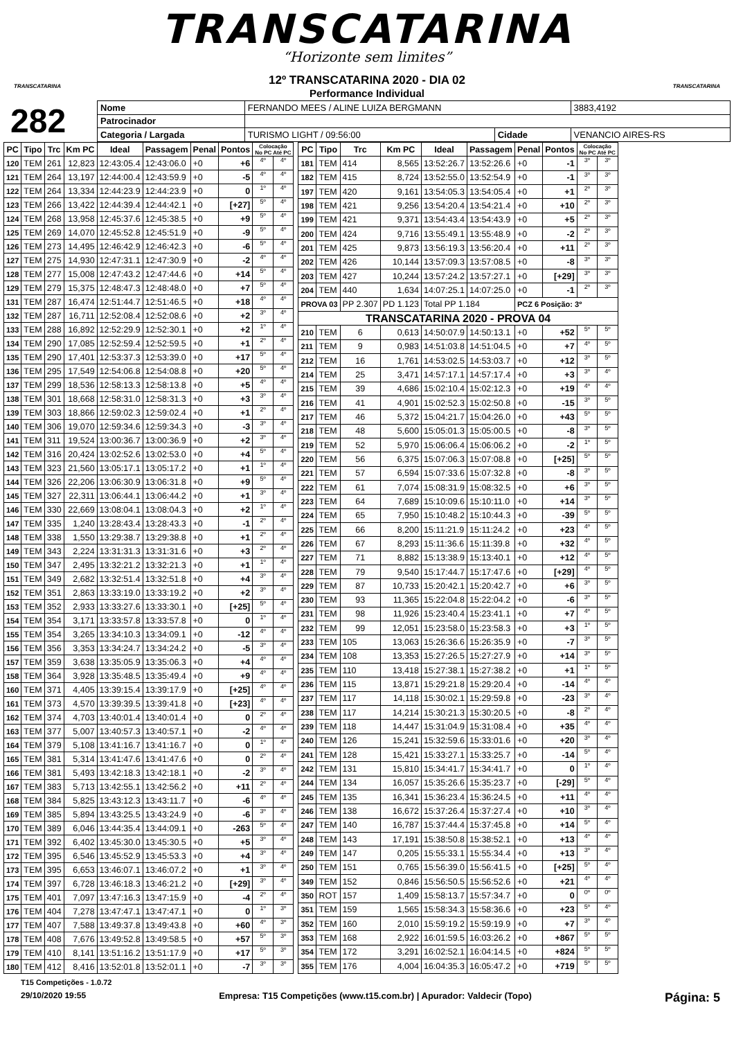TRANSCATARINA
“Horizonte sem limites”
TRANSCATARINA TRANSCATARINA
12º TRANSCATARINA 2020 - DIA 02
Performance Individual
282
| Nome | FERNANDO MEES / ALINE LUIZA BERGMANN | | | | 3883,4192 |
| Patrocinador | | | | | |
| Categoria / Largada | | TURISMO LIGHT / 09:56:00 | Cidade | VENANCIO AIRES-RS | |
| PC | Tipo | Trc | Km PC | Ideal | Passagem | Penal | Pontos | Colocação No PC Até PC | |
| --- | --- | --- | --- | --- | --- | --- | --- | --- | --- |
| 120 | TEM | 261 | 12,823 | 12:43:05.4 | 12:43:06.0 | +0 | +6 | 4º | 4º |
| 121 | TEM | 264 | 13,197 | 12:44:00.4 | 12:43:59.9 | +0 | -5 | 4º | 4º |
| 122 | TEM | 264 | 13,334 | 12:44:23.9 | 12:44:23.9 | +0 | 0 | 1º | 4º |
| 123 | TEM | 266 | 13,422 | 12:44:39.4 | 12:44:42.1 | +0 | [+27] | 5º | 4º |
| 124 | TEM | 268 | 13,958 | 12:45:37.6 | 12:45:38.5 | +0 | +9 | 5º | 4º |
| 125 | TEM | 269 | 14,070 | 12:45:52.8 | 12:45:51.9 | +0 | -9 | 5º | 4º |
| 126 | TEM | 273 | 14,495 | 12:46:42.9 | 12:46:42.3 | +0 | -6 | 5º | 4º |
| 127 | TEM | 275 | 14,930 | 12:47:31.1 | 12:47:30.9 | +0 | -2 | 4º | 4º |
| 128 | TEM | 277 | 15,008 | 12:47:43.2 | 12:47:44.6 | +0 | +14 | 5º | 4º |
| 129 | TEM | 279 | 15,375 | 12:48:47.3 | 12:48:48.0 | +0 | +7 | 5º | 4º |
| 131 | TEM | 287 | 16,474 | 12:51:44.7 | 12:51:46.5 | +0 | +18 | 4º | 4º |
| 132 | TEM | 287 | 16,711 | 12:52:08.4 | 12:52:08.6 | +0 | +2 | 3º | 4º |
| 133 | TEM | 288 | 16,892 | 12:52:29.9 | 12:52:30.1 | +0 | +2 | 1º | 4º |
| 134 | TEM | 290 | 17,085 | 12:52:59.4 | 12:52:59.5 | +0 | +1 | 2º | 4º |
| 135 | TEM | 290 | 17,401 | 12:53:37.3 | 12:53:39.0 | +0 | +17 | 5º | 4º |
| 136 | TEM | 295 | 17,549 | 12:54:06.8 | 12:54:08.8 | +0 | +20 | 5º | 4º |
| 137 | TEM | 299 | 18,536 | 12:58:13.3 | 12:58:13.8 | +0 | +5 | 4º | 4º |
| 138 | TEM | 301 | 18,668 | 12:58:31.0 | 12:58:31.3 | +0 | +3 | 3º | 4º |
| 139 | TEM | 303 | 18,866 | 12:59:02.3 | 12:59:02.4 | +0 | +1 | 2º | 4º |
| 140 | TEM | 306 | 19,070 | 12:59:34.6 | 12:59:34.3 | +0 | -3 | 3º | 4º |
| 141 | TEM | 311 | 19,524 | 13:00:36.7 | 13:00:36.9 | +0 | +2 | 3º | 4º |
| 142 | TEM | 316 | 20,424 | 13:02:52.6 | 13:02:53.0 | +0 | +4 | 5º | 4º |
| 143 | TEM | 323 | 21,560 | 13:05:17.1 | 13:05:17.2 | +0 | +1 | 1º | 4º |
| 144 | TEM | 326 | 22,206 | 13:06:30.9 | 13:06:31.8 | +0 | +9 | 5º | 4º |
| 145 | TEM | 327 | 22,311 | 13:06:44.1 | 13:06:44.2 | +0 | +1 | 3º | 4º |
| 146 | TEM | 330 | 22,669 | 13:08:04.1 | 13:08:04.3 | +0 | +2 | 1º | 4º |
| 147 | TEM | 335 | 1,240 | 13:28:43.4 | 13:28:43.3 | +0 | -1 | 2º | 4º |
| 148 | TEM | 338 | 1,550 | 13:29:38.7 | 13:29:38.8 | +0 | +1 | 2º | 4º |
| 149 | TEM | 343 | 2,224 | 13:31:31.3 | 13:31:31.6 | +0 | +3 | 2º | 4º |
| 150 | TEM | 347 | 2,495 | 13:32:21.2 | 13:32:21.3 | +0 | +1 | 1º | 4º |
| 151 | TEM | 349 | 2,682 | 13:32:51.4 | 13:32:51.8 | +0 | +4 | 3º | 4º |
| 152 | TEM | 351 | 2,863 | 13:33:19.0 | 13:33:19.2 | +0 | +2 | 3º | 4º |
| 153 | TEM | 352 | 2,933 | 13:33:27.6 | 13:33:30.1 | +0 | [+25] | 5º | 4º |
| 154 | TEM | 354 | 3,171 | 13:33:57.8 | 13:33:57.8 | +0 | 0 | 1º | 4º |
| 155 | TEM | 354 | 3,265 | 13:34:10.3 | 13:34:09.1 | +0 | -12 | 4º | 4º |
| 156 | TEM | 356 | 3,353 | 13:34:24.7 | 13:34:24.2 | +0 | -5 | 3º | 4º |
| 157 | TEM | 359 | 3,638 | 13:35:05.9 | 13:35:06.3 | +0 | +4 | 4º | 4º |
| 158 | TEM | 364 | 3,928 | 13:35:48.5 | 13:35:49.4 | +0 | +9 | 4º | 4º |
| 160 | TEM | 371 | 4,405 | 13:39:15.4 | 13:39:17.9 | +0 | [+25] | 4º | 4º |
| 161 | TEM | 373 | 4,570 | 13:39:39.5 | 13:39:41.8 | +0 | [+23] | 4º | 4º |
| 162 | TEM | 374 | 4,703 | 13:40:01.4 | 13:40:01.4 | +0 | 0 | 2º | 4º |
| 163 | TEM | 377 | 5,007 | 13:40:57.3 | 13:40:57.1 | +0 | -2 | 4º | 4º |
| 164 | TEM | 379 | 5,108 | 13:41:16.7 | 13:41:16.7 | +0 | 0 | 1º | 4º |
| 165 | TEM | 381 | 5,314 | 13:41:47.6 | 13:41:47.6 | +0 | 0 | 2º | 4º |
| 166 | TEM | 381 | 5,493 | 13:42:18.3 | 13:42:18.1 | +0 | -2 | 3º | 4º |
| 167 | TEM | 383 | 5,713 | 13:42:55.1 | 13:42:56.2 | +0 | +11 | 2º | 4º |
| 168 | TEM | 384 | 5,825 | 13:43:12.3 | 13:43:11.7 | +0 | -6 | 4º | 4º |
| 169 | TEM | 385 | 5,894 | 13:43:25.5 | 13:43:24.9 | +0 | -6 | 3º | 4º |
| 170 | TEM | 389 | 6,046 | 13:44:35.4 | 13:44:09.1 | +0 | -263 | 5º | 4º |
| 171 | TEM | 392 | 6,402 | 13:45:30.0 | 13:45:30.5 | +0 | +5 | 3º | 4º |
| 172 | TEM | 395 | 6,546 | 13:45:52.9 | 13:45:53.3 | +0 | +4 | 3º | 4º |
| 173 | TEM | 395 | 6,653 | 13:46:07.1 | 13:46:07.2 | +0 | +1 | 3º | 4º |
| 174 | TEM | 397 | 6,728 | 13:46:18.3 | 13:46:21.2 | +0 | [+29] | 3º | 4º |
| 175 | TEM | 401 | 7,097 | 13:47:16.3 | 13:47:15.9 | +0 | -4 | 2º | 4º |
| 176 | TEM | 404 | 7,278 | 13:47:47.1 | 13:47:47.1 | +0 | 0 | 1º | 3º |
| 177 | TEM | 407 | 7,588 | 13:49:37.8 | 13:49:43.8 | +0 | +60 | 4º | 3º |
| 178 | TEM | 408 | 7,676 | 13:49:52.8 | 13:49:58.5 | +0 | +57 | 5º | 3º |
| 179 | TEM | 410 | 8,141 | 13:51:16.2 | 13:51:17.9 | +0 | +17 | 5º | 3º |
| 180 | TEM | 412 | 8,416 | 13:52:01.8 | 13:52:01.1 | +0 | -7 | 3º | 3º |
| PC | Tipo | Trc | Km PC | Ideal | Passagem | Penal | Pontos | Colocação No PC Até PC | |
| --- | --- | --- | --- | --- | --- | --- | --- | --- | --- |
| 181 | TEM | 414 | 8,565 | 13:52:26.7 | 13:52:26.6 | +0 | -1 | 3º | 3º |
| 182 | TEM | 415 | 8,724 | 13:52:55.0 | 13:52:54.9 | +0 | -1 | 3º | 3º |
| 197 | TEM | 420 | 9,161 | 13:54:05.3 | 13:54:05.4 | +0 | +1 | 2º | 3º |
| 198 | TEM | 421 | 9,256 | 13:54:20.4 | 13:54:21.4 | +0 | +10 | 2º | 3º |
| 199 | TEM | 421 | 9,371 | 13:54:43.4 | 13:54:43.9 | +0 | +5 | 2º | 3º |
| 200 | TEM | 424 | 9,716 | 13:55:49.1 | 13:55:48.9 | +0 | -2 | 2º | 3º |
| 201 | TEM | 425 | 9,873 | 13:56:19.3 | 13:56:20.4 | +0 | +11 | 2º | 3º |
| 202 | TEM | 426 | 10,144 | 13:57:09.3 | 13:57:08.5 | +0 | -8 | 3º | 3º |
| 203 | TEM | 427 | 10,244 | 13:57:24.2 | 13:57:27.1 | +0 | [+29] | 3º | 3º |
| 204 | TEM | 440 | 1,634 | 14:07:25.1 | 14:07:25.0 | +0 | -1 | 2º | 3º |
| PROVA 03 | | PP 2.307 | PD 1.123 | Total PP 1.184 | | PCZ 6 Posição: 3º | | | |
| TRANSCATARINA 2020 - PROVA 04 | | | | | | | | | |
| 210 | TEM | 6 | 0,613 | 14:50:07.9 | 14:50:13.1 | +0 | +52 | 5º | 5º |
| 211 | TEM | 9 | 0,983 | 14:51:03.8 | 14:51:04.5 | +0 | +7 | 4º | 5º |
| 212 | TEM | 16 | 1,761 | 14:53:02.5 | 14:53:03.7 | +0 | +12 | 3º | 5º |
| 214 | TEM | 25 | 3,471 | 14:57:17.1 | 14:57:17.4 | +0 | +3 | 3º | 4º |
| 215 | TEM | 39 | 4,686 | 15:02:10.4 | 15:02:12.3 | +0 | +19 | 4º | 4º |
| 216 | TEM | 41 | 4,901 | 15:02:52.3 | 15:02:50.8 | +0 | -15 | 3º | 5º |
| 217 | TEM | 46 | 5,372 | 15:04:21.7 | 15:04:26.0 | +0 | +43 | 5º | 5º |
| 218 | TEM | 48 | 5,600 | 15:05:01.3 | 15:05:00.5 | +0 | -8 | 3º | 5º |
| 219 | TEM | 52 | 5,970 | 15:06:06.4 | 15:06:06.2 | +0 | -2 | 1º | 5º |
| 220 | TEM | 56 | 6,375 | 15:07:06.3 | 15:07:08.8 | +0 | [+25] | 5º | 5º |
| 221 | TEM | 57 | 6,594 | 15:07:33.6 | 15:07:32.8 | +0 | -8 | 3º | 5º |
| 222 | TEM | 61 | 7,074 | 15:08:31.9 | 15:08:32.5 | +0 | +6 | 3º | 5º |
| 223 | TEM | 64 | 7,689 | 15:10:09.6 | 15:10:11.0 | +0 | +14 | 3º | 5º |
| 224 | TEM | 65 | 7,950 | 15:10:48.2 | 15:10:44.3 | +0 | -39 | 5º | 5º |
| 225 | TEM | 66 | 8,200 | 15:11:21.9 | 15:11:24.2 | +0 | +23 | 4º | 5º |
| 226 | TEM | 67 | 8,293 | 15:11:36.6 | 15:11:39.8 | +0 | +32 | 4º | 5º |
| 227 | TEM | 71 | 8,882 | 15:13:38.9 | 15:13:40.1 | +0 | +12 | 4º | 5º |
| 228 | TEM | 79 | 9,540 | 15:17:44.7 | 15:17:47.6 | +0 | [+29] | 4º | 5º |
| 229 | TEM | 87 | 10,733 | 15:20:42.1 | 15:20:42.7 | +0 | +6 | 3º | 5º |
| 230 | TEM | 93 | 11,365 | 15:22:04.8 | 15:22:04.2 | +0 | -6 | 3º | 5º |
| 231 | TEM | 98 | 11,926 | 15:23:40.4 | 15:23:41.1 | +0 | +7 | 4º | 5º |
| 232 | TEM | 99 | 12,051 | 15:23:58.0 | 15:23:58.3 | +0 | +3 | 1º | 5º |
| 233 | TEM | 105 | 13,063 | 15:26:36.6 | 15:26:35.9 | +0 | -7 | 3º | 5º |
| 234 | TEM | 108 | 13,353 | 15:27:26.5 | 15:27:27.9 | +0 | +14 | 3º | 5º |
| 235 | TEM | 110 | 13,418 | 15:27:38.1 | 15:27:38.2 | +0 | +1 | 1º | 5º |
| 236 | TEM | 115 | 13,871 | 15:29:21.8 | 15:29:20.4 | +0 | -14 | 4º | 4º |
| 237 | TEM | 117 | 14,118 | 15:30:02.1 | 15:29:59.8 | +0 | -23 | 3º | 4º |
| 238 | TEM | 117 | 14,214 | 15:30:21.3 | 15:30:20.5 | +0 | -8 | 2º | 4º |
| 239 | TEM | 118 | 14,447 | 15:31:04.9 | 15:31:08.4 | +0 | +35 | 4º | 4º |
| 240 | TEM | 126 | 15,241 | 15:32:59.6 | 15:33:01.6 | +0 | +20 | 3º | 4º |
| 241 | TEM | 128 | 15,421 | 15:33:27.1 | 15:33:25.7 | +0 | -14 | 5º | 4º |
| 242 | TEM | 131 | 15,810 | 15:34:41.7 | 15:34:41.7 | +0 | 0 | 1º | 4º |
| 244 | TEM | 134 | 16,057 | 15:35:26.6 | 15:35:23.7 | +0 | [-29] | 5º | 4º |
| 245 | TEM | 135 | 16,341 | 15:36:23.4 | 15:36:24.5 | +0 | +11 | 4º | 4º |
| 246 | TEM | 138 | 16,672 | 15:37:26.4 | 15:37:27.4 | +0 | +10 | 3º | 4º |
| 247 | TEM | 140 | 16,787 | 15:37:44.4 | 15:37:45.8 | +0 | +14 | 5º | 4º |
| 248 | TEM | 143 | 17,191 | 15:38:50.8 | 15:38:52.1 | +0 | +13 | 4º | 4º |
| 249 | TEM | 147 | 0,205 | 15:55:33.1 | 15:55:34.4 | +0 | +13 | 3º | 4º |
| 250 | TEM | 151 | 0,765 | 15:56:39.0 | 15:56:41.5 | +0 | [+25] | 5º | 4º |
| 349 | TEM | 152 | 0,846 | 15:56:50.5 | 15:56:52.6 | +0 | +21 | 4º | 4º |
| 350 | ROT | 157 | 1,409 | 15:58:13.7 | 15:57:34.7 | +0 | 0 | 0º | 0º |
| 351 | TEM | 159 | 1,565 | 15:58:34.3 | 15:58:36.6 | +0 | +23 | 5º | 4º |
| 352 | TEM | 160 | 2,010 | 15:59:19.2 | 15:59:19.9 | +0 | +7 | 3º | 4º |
| 353 | TEM | 168 | 2,922 | 16:01:59.5 | 16:03:26.2 | +0 | +867 | 5º | 5º |
| 354 | TEM | 172 | 3,291 | 16:02:52.1 | 16:04:14.5 | +0 | +824 | 5º | 5º |
| 355 | TEM | 176 | 4,004 | 16:04:35.3 | 16:05:47.2 | +0 | +719 | 5º | 5º |
T15 Competições - 1.0.72
29/10/2020 19:55 Empresa: T15 Competições (www.t15.com.br) | Apurador: Valdecir (Topo) Página: 5